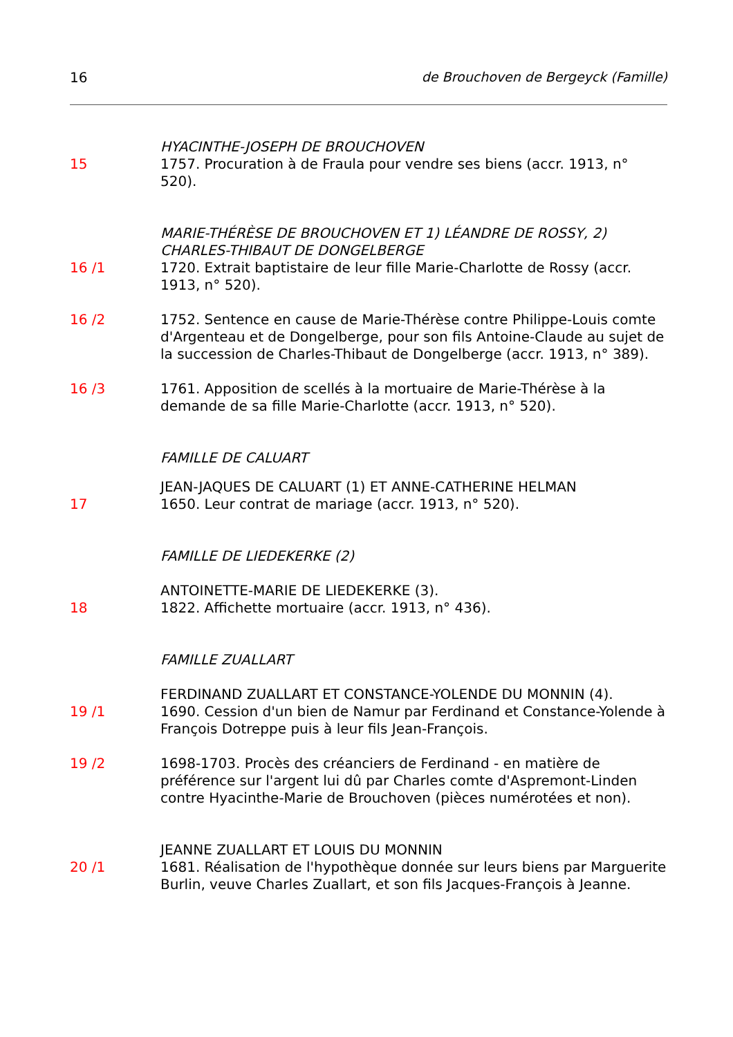16 de Brouchoven de Bergeyck (Famille)
HYACINTHE-JOSEPH DE BROUCHOVEN
15 1757. Procuration à de Fraula pour vendre ses biens (accr. 1913, n° 520).
MARIE-THÉRÈSE DE BROUCHOVEN ET 1) LÉANDRE DE ROSSY, 2) CHARLES-THIBAUT DE DONGELBERGE
16 /1 1720. Extrait baptistaire de leur fille Marie-Charlotte de Rossy (accr. 1913, n° 520).
16 /2 1752. Sentence en cause de Marie-Thérèse contre Philippe-Louis comte d'Argenteau et de Dongelberge, pour son fils Antoine-Claude au sujet de la succession de Charles-Thibaut de Dongelberge (accr. 1913, n° 389).
16 /3 1761. Apposition de scellés à la mortuaire de Marie-Thérèse à la demande de sa fille Marie-Charlotte (accr. 1913, n° 520).
FAMILLE DE CALUART
JEAN-JAQUES DE CALUART (1) ET ANNE-CATHERINE HELMAN
17 1650. Leur contrat de mariage (accr. 1913, n° 520).
FAMILLE DE LIEDEKERKE (2)
ANTOINETTE-MARIE DE LIEDEKERKE (3).
18 1822. Affichette mortuaire (accr. 1913, n° 436).
FAMILLE ZUALLART
FERDINAND ZUALLART ET CONSTANCE-YOLENDE DU MONNIN (4).
19 /1 1690. Cession d'un bien de Namur par Ferdinand et Constance-Yolende à François Dotreppe puis à leur fils Jean-François.
19 /2 1698-1703. Procès des créanciers de Ferdinand - en matière de préférence sur l'argent lui dû par Charles comte d'Aspremont-Linden contre Hyacinthe-Marie de Brouchoven (pièces numérotées et non).
JEANNE ZUALLART ET LOUIS DU MONNIN
20 /1 1681. Réalisation de l'hypothèque donnée sur leurs biens par Marguerite Burlin, veuve Charles Zuallart, et son fils Jacques-François à Jeanne.